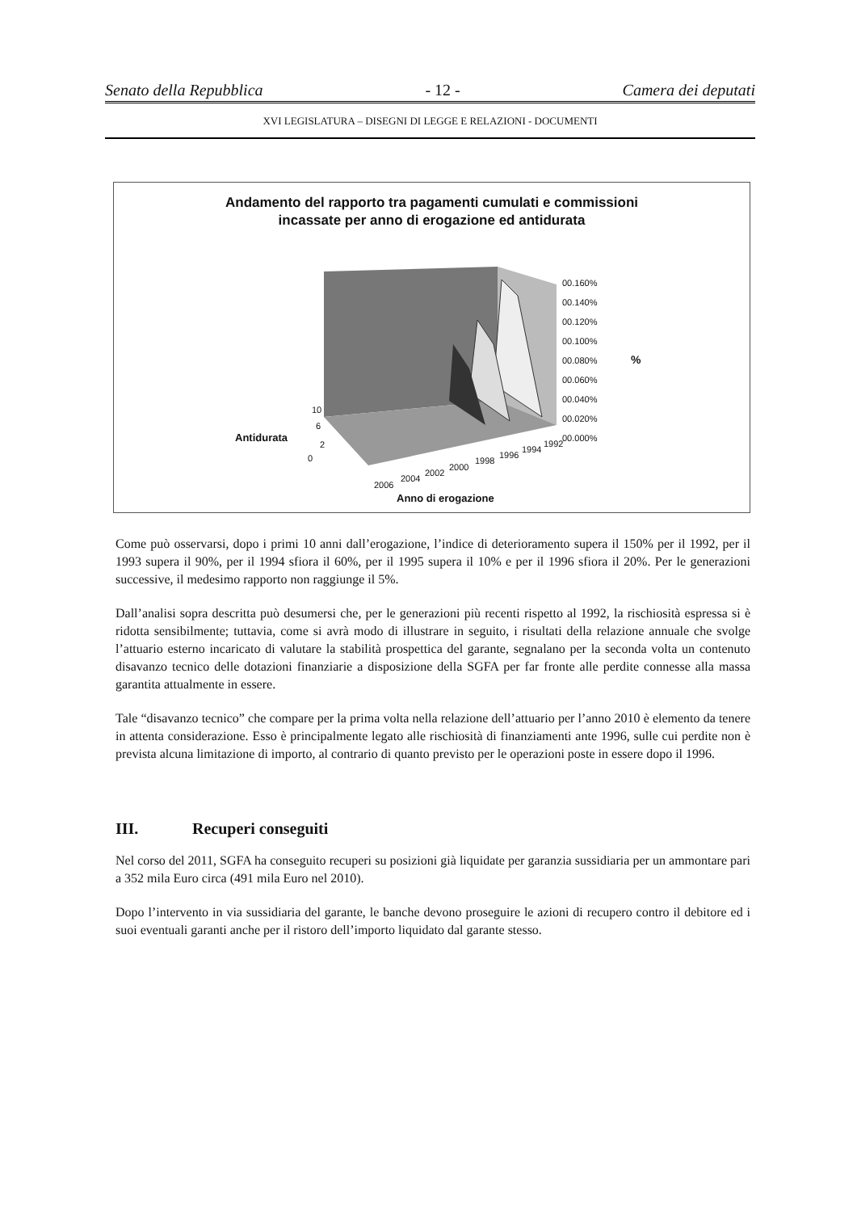Senato della Repubblica - 12 - Camera dei deputati
XVI LEGISLATURA – DISEGNI DI LEGGE E RELAZIONI - DOCUMENTI
Andamento del rapporto tra pagamenti cumulati e commissioni
incassate per anno di erogazione ed antidurata
00.160%
00.140%
00.120%
00.100%
00.080%
%
00.060%
00.040%
00.020%
00.000%
Antidurata
10
6
2
0
2006
2004
2002
2000
1998
1996
1994
1992
Anno di erogazione
Come può osservarsi, dopo i primi 10 anni dall’erogazione, l’indice di deterioramento supera il 150% per il 1992, per il 1993 supera il 90%, per il 1994 sfiora il 60%, per il 1995 supera il 10% e per il 1996 sfiora il 20%. Per le generazioni successive, il medesimo rapporto non raggiunge il 5%.
Dall’analisi sopra descritta può desumersi che, per le generazioni più recenti rispetto al 1992, la rischiosità espressa si è ridotta sensibilmente; tuttavia, come si avrà modo di illustrare in seguito, i risultati della relazione annuale che svolge l’attuario esterno incaricato di valutare la stabilità prospettica del garante, segnalano per la seconda volta un contenuto disavanzo tecnico delle dotazioni finanziarie a disposizione della SGFA per far fronte alle perdite connesse alla massa garantita attualmente in essere.
Tale “disavanzo tecnico” che compare per la prima volta nella relazione dell’attuario per l’anno 2010 è elemento da tenere in attenta considerazione. Esso è principalmente legato alle rischiosità di finanziamenti ante 1996, sulle cui perdite non è prevista alcuna limitazione di importo, al contrario di quanto previsto per le operazioni poste in essere dopo il 1996.
III. Recuperi conseguiti
Nel corso del 2011, SGFA ha conseguito recuperi su posizioni già liquidate per garanzia sussidiaria per un ammontare pari a 352 mila Euro circa (491 mila Euro nel 2010).
Dopo l’intervento in via sussidiaria del garante, le banche devono proseguire le azioni di recupero contro il debitore ed i suoi eventuali garanti anche per il ristoro dell’importo liquidato dal garante stesso.